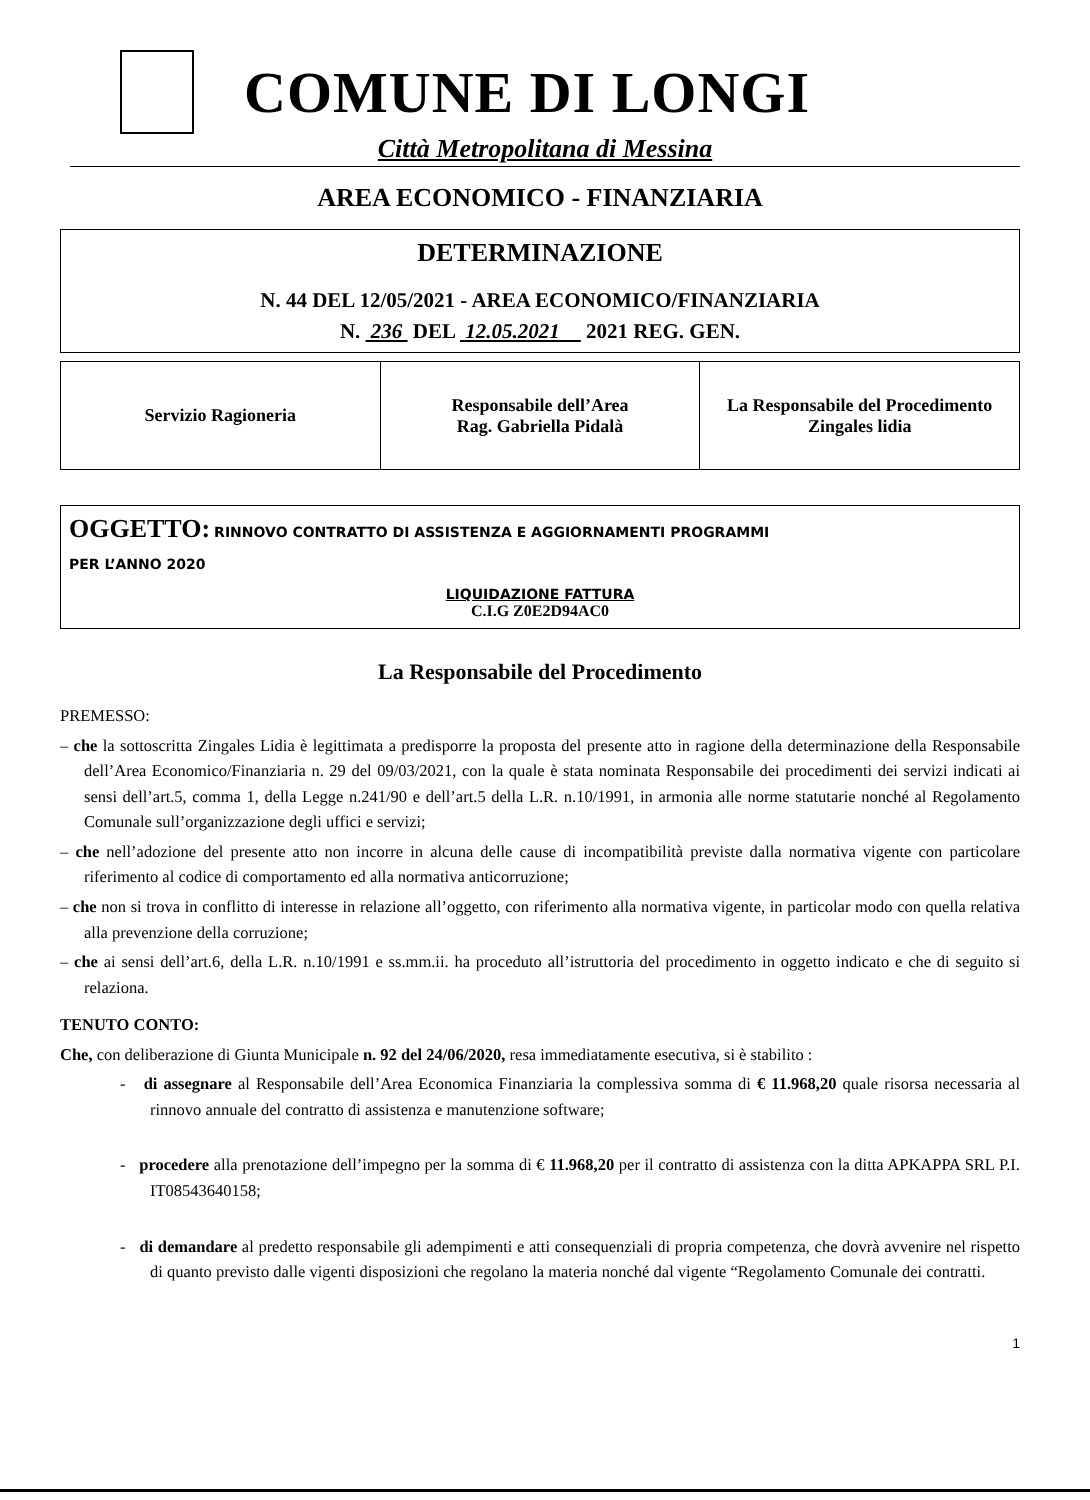COMUNE DI LONGI
Città Metropolitana di Messina
AREA ECONOMICO - FINANZIARIA
DETERMINAZIONE
N. 44 DEL 12/05/2021 - AREA ECONOMICO/FINANZIARIA
N. 236 DEL 12.05.2021 2021 REG. GEN.
| Servizio Ragioneria | Responsabile dell’Area Rag. Gabriella Pidalà | La Responsabile del Procedimento Zingales lidia |
OGGETTO: RINNOVO CONTRATTO DI ASSISTENZA E AGGIORNAMENTI PROGRAMMI
PER L’ANNO 2020
LIQUIDAZIONE FATTURA
C.I.G Z0E2D94AC0
La Responsabile del Procedimento
PREMESSO:
– che la sottoscritta Zingales Lidia è legittimata a predisporre la proposta del presente atto in ragione della determinazione della Responsabile dell’Area Economico/Finanziaria n. 29 del 09/03/2021, con la quale è stata nominata Responsabile dei procedimenti dei servizi indicati ai sensi dell’art.5, comma 1, della Legge n.241/90 e dell’art.5 della L.R. n.10/1991, in armonia alle norme statutarie nonché al Regolamento Comunale sull’organizzazione degli uffici e servizi;
– che nell’adozione del presente atto non incorre in alcuna delle cause di incompatibilità previste dalla normativa vigente con particolare riferimento al codice di comportamento ed alla normativa anticorruzione;
– che non si trova in conflitto di interesse in relazione all’oggetto, con riferimento alla normativa vigente, in particolar modo con quella relativa alla prevenzione della corruzione;
– che ai sensi dell’art.6, della L.R. n.10/1991 e ss.mm.ii. ha proceduto all’istruttoria del procedimento in oggetto indicato e che di seguito si relaziona.
TENUTO CONTO:
Che, con deliberazione di Giunta Municipale n. 92 del 24/06/2020, resa immediatamente esecutiva, si è stabilito :
- di assegnare al Responsabile dell’Area Economica Finanziaria la complessiva somma di € 11.968,20 quale risorsa necessaria al rinnovo annuale del contratto di assistenza e manutenzione software;
- procedere alla prenotazione dell’impegno per la somma di € 11.968,20 per il contratto di assistenza con la ditta APKAPPA SRL P.I. IT08543640158;
- di demandare al predetto responsabile gli adempimenti e atti consequenziali di propria competenza, che dovrà avvenire nel rispetto di quanto previsto dalle vigenti disposizioni che regolano la materia nonché dal vigente “Regolamento Comunale dei contratti.
1